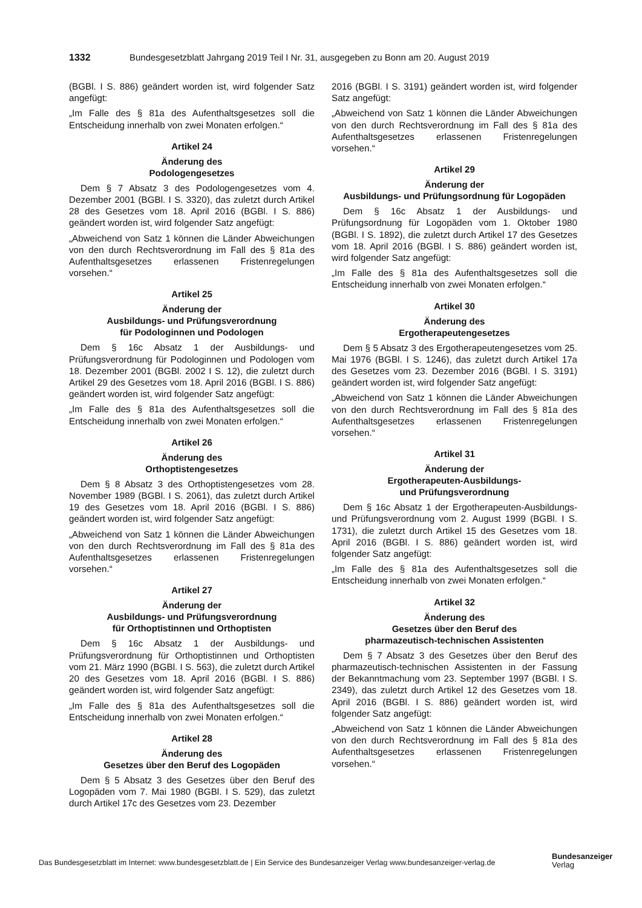1332 Bundesgesetzblatt Jahrgang 2019 Teil I Nr. 31, ausgegeben zu Bonn am 20. August 2019
(BGBl. I S. 886) geändert worden ist, wird folgender Satz angefügt:
„Im Falle des § 81a des Aufenthaltsgesetzes soll die Entscheidung innerhalb von zwei Monaten erfolgen.“
Artikel 24
Änderung des
Podologengesetzes
Dem § 7 Absatz 3 des Podologengesetzes vom 4. Dezember 2001 (BGBl. I S. 3320), das zuletzt durch Artikel 28 des Gesetzes vom 18. April 2016 (BGBl. I S. 886) geändert worden ist, wird folgender Satz angefügt:
„Abweichend von Satz 1 können die Länder Abweichungen von den durch Rechtsverordnung im Fall des § 81a des Aufenthaltsgesetzes erlassenen Fristenregelungen vorsehen.“
Artikel 25
Änderung der
Ausbildungs- und Prüfungsverordnung
für Podologinnen und Podologen
Dem § 16c Absatz 1 der Ausbildungs- und Prüfungsverordnung für Podologinnen und Podologen vom 18. Dezember 2001 (BGBl. 2002 I S. 12), die zuletzt durch Artikel 29 des Gesetzes vom 18. April 2016 (BGBl. I S. 886) geändert worden ist, wird folgender Satz angefügt:
„Im Falle des § 81a des Aufenthaltsgesetzes soll die Entscheidung innerhalb von zwei Monaten erfolgen.“
Artikel 26
Änderung des
Orthoptistengesetzes
Dem § 8 Absatz 3 des Orthoptistengesetzes vom 28. November 1989 (BGBl. I S. 2061), das zuletzt durch Artikel 19 des Gesetzes vom 18. April 2016 (BGBl. I S. 886) geändert worden ist, wird folgender Satz angefügt:
„Abweichend von Satz 1 können die Länder Abweichungen von den durch Rechtsverordnung im Fall des § 81a des Aufenthaltsgesetzes erlassenen Fristenregelungen vorsehen.“
Artikel 27
Änderung der
Ausbildungs- und Prüfungsverordnung
für Orthoptistinnen und Orthoptisten
Dem § 16c Absatz 1 der Ausbildungs- und Prüfungsverordnung für Orthoptistinnen und Orthoptisten vom 21. März 1990 (BGBl. I S. 563), die zuletzt durch Artikel 20 des Gesetzes vom 18. April 2016 (BGBl. I S. 886) geändert worden ist, wird folgender Satz angefügt:
„Im Falle des § 81a des Aufenthaltsgesetzes soll die Entscheidung innerhalb von zwei Monaten erfolgen.“
Artikel 28
Änderung des
Gesetzes über den Beruf des Logopäden
Dem § 5 Absatz 3 des Gesetzes über den Beruf des Logopäden vom 7. Mai 1980 (BGBl. I S. 529), das zuletzt durch Artikel 17c des Gesetzes vom 23. Dezember
2016 (BGBl. I S. 3191) geändert worden ist, wird folgender Satz angefügt:
„Abweichend von Satz 1 können die Länder Abweichungen von den durch Rechtsverordnung im Fall des § 81a des Aufenthaltsgesetzes erlassenen Fristenregelungen vorsehen.“
Artikel 29
Änderung der
Ausbildungs- und Prüfungsordnung für Logopäden
Dem § 16c Absatz 1 der Ausbildungs- und Prüfungsordnung für Logopäden vom 1. Oktober 1980 (BGBl. I S. 1892), die zuletzt durch Artikel 17 des Gesetzes vom 18. April 2016 (BGBl. I S. 886) geändert worden ist, wird folgender Satz angefügt:
„Im Falle des § 81a des Aufenthaltsgesetzes soll die Entscheidung innerhalb von zwei Monaten erfolgen.“
Artikel 30
Änderung des
Ergotherapeutengesetzes
Dem § 5 Absatz 3 des Ergotherapeutengesetzes vom 25. Mai 1976 (BGBl. I S. 1246), das zuletzt durch Artikel 17a des Gesetzes vom 23. Dezember 2016 (BGBl. I S. 3191) geändert worden ist, wird folgender Satz angefügt:
„Abweichend von Satz 1 können die Länder Abweichungen von den durch Rechtsverordnung im Fall des § 81a des Aufenthaltsgesetzes erlassenen Fristenregelungen vorsehen.“
Artikel 31
Änderung der
Ergotherapeuten-Ausbildungs-
und Prüfungsverordnung
Dem § 16c Absatz 1 der Ergotherapeuten-Ausbildungs- und Prüfungsverordnung vom 2. August 1999 (BGBl. I S. 1731), die zuletzt durch Artikel 15 des Gesetzes vom 18. April 2016 (BGBl. I S. 886) geändert worden ist, wird folgender Satz angefügt:
„Im Falle des § 81a des Aufenthaltsgesetzes soll die Entscheidung innerhalb von zwei Monaten erfolgen.“
Artikel 32
Änderung des
Gesetzes über den Beruf des
pharmazeutisch-technischen Assistenten
Dem § 7 Absatz 3 des Gesetzes über den Beruf des pharmazeutisch-technischen Assistenten in der Fassung der Bekanntmachung vom 23. September 1997 (BGBl. I S. 2349), das zuletzt durch Artikel 12 des Gesetzes vom 18. April 2016 (BGBl. I S. 886) geändert worden ist, wird folgender Satz angefügt:
„Abweichend von Satz 1 können die Länder Abweichungen von den durch Rechtsverordnung im Fall des § 81a des Aufenthaltsgesetzes erlassenen Fristenregelungen vorsehen.“
Das Bundesgesetzblatt im Internet: www.bundesgesetzblatt.de | Ein Service des Bundesanzeiger Verlag www.bundesanzeiger-verlag.de
Bundesanzeiger
Verlag